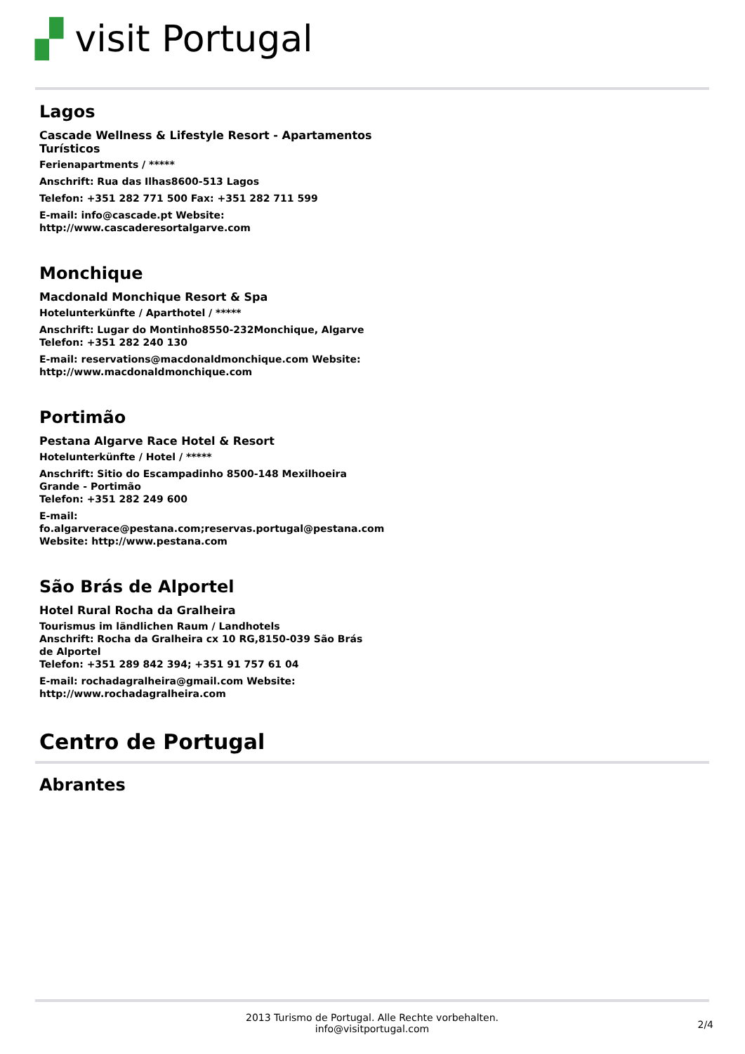▞ visit Portugal
Lagos
Cascade Wellness & Lifestyle Resort - Apartamentos Turísticos
Ferienapartments / *****
Anschrift: Rua das Ilhas8600-513 Lagos
Telefon: +351 282 771 500 Fax: +351 282 711 599
E-mail: info@cascade.pt Website: http://www.cascaderesortalgarve.com
Monchique
Macdonald Monchique Resort & Spa
Hotelunterkünfte / Aparthotel / *****
Anschrift: Lugar do Montinho8550-232Monchique, Algarve
Telefon: +351 282 240 130
E-mail: reservations@macdonaldmonchique.com Website: http://www.macdonaldmonchique.com
Portimão
Pestana Algarve Race Hotel & Resort
Hotelunterkünfte / Hotel / *****
Anschrift: Sitio do Escampadinho 8500-148 Mexilhoeira Grande - Portimão
Telefon: +351 282 249 600
E-mail: fo.algarverace@pestana.com;reservas.portugal@pestana.com Website: http://www.pestana.com
São Brás de Alportel
Hotel Rural Rocha da Gralheira
Tourismus im ländlichen Raum / Landhotels
Anschrift: Rocha da Gralheira cx 10 RG,8150-039 São Brás de Alportel
Telefon: +351 289 842 394; +351 91 757 61 04
E-mail: rochadagralheira@gmail.com Website: http://www.rochadagralheira.com
Centro de Portugal
Abrantes
2013 Turismo de Portugal. Alle Rechte vorbehalten.
info@visitportugal.com
2/4